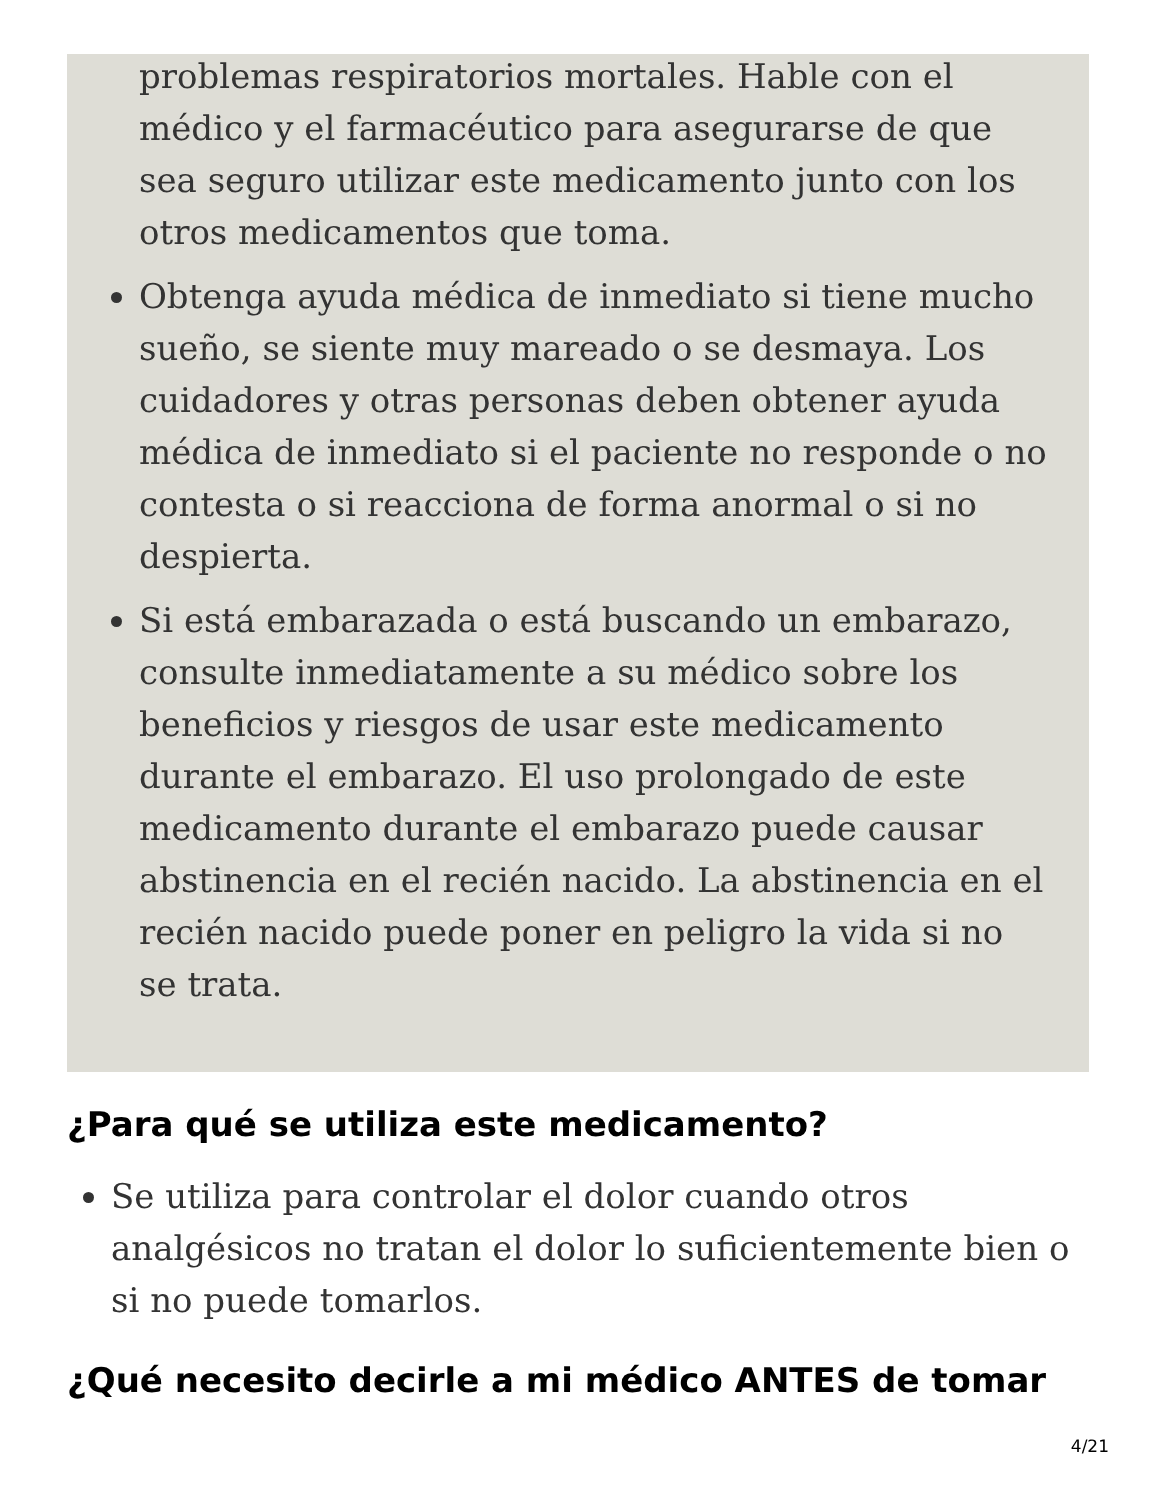problemas respiratorios mortales. Hable con el médico y el farmacéutico para asegurarse de que sea seguro utilizar este medicamento junto con los otros medicamentos que toma.
Obtenga ayuda médica de inmediato si tiene mucho sueño, se siente muy mareado o se desmaya. Los cuidadores y otras personas deben obtener ayuda médica de inmediato si el paciente no responde o no contesta o si reacciona de forma anormal o si no despierta.
Si está embarazada o está buscando un embarazo, consulte inmediatamente a su médico sobre los beneficios y riesgos de usar este medicamento durante el embarazo. El uso prolongado de este medicamento durante el embarazo puede causar abstinencia en el recién nacido. La abstinencia en el recién nacido puede poner en peligro la vida si no se trata.
¿Para qué se utiliza este medicamento?
Se utiliza para controlar el dolor cuando otros analgésicos no tratan el dolor lo suficientemente bien o si no puede tomarlos.
¿Qué necesito decirle a mi médico ANTES de tomar
4/21